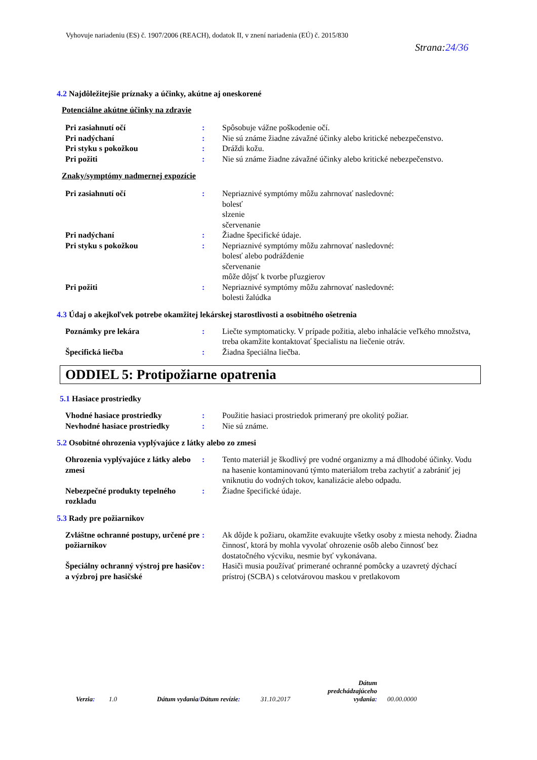Vyhovuje nariadeniu (ES) č. 1907/2006 (REACH), dodatok II, v znení nariadenia (EÚ) č. 2015/830
Strana:24/36
4.2 Najdôležitejšie príznaky a účinky, akútne aj oneskorené
Potenciálne akútne účinky na zdravie
| Pri zasiahnutí očí | : | Spôsobuje vážne poškodenie očí. |
| Pri nadýchaní | : | Nie sú známe žiadne závažné účinky alebo kritické nebezpečenstvo. |
| Pri styku s pokožkou | : | Dráždi kožu. |
| Pri požiti | : | Nie sú známe žiadne závažné účinky alebo kritické nebezpečenstvo. |
Znaky/symptómy nadmernej expozície
| Pri zasiahnutí očí | : | Nepriaznivé symptómy môžu zahrnovať nasledovné: bolesť slzenie sčervenanie |
| Pri nadýchaní | : | Žiadne špecifické údaje. |
| Pri styku s pokožkou | : | Nepriaznivé symptómy môžu zahrnovať nasledovné: bolesť alebo podráždenie sčervenanie môže dôjsť k tvorbe pľuzgierov |
| Pri požiti | : | Nepriaznivé symptómy môžu zahrnovať nasledovné: bolesti žalúdka |
4.3 Údaj o akejkoľvek potrebe okamžitej lekárskej starostlivosti a osobitného ošetrenia
| Poznámky pre lekára | : | Liečte symptomaticky. V prípade požitia, alebo inhalácie veľkého množstva, treba okamžite kontaktovať špecialistu na liečenie otráv. |
| Špecifická liečba | : | Žiadna špeciálna liečba. |
ODDIEL 5: Protipožiarne opatrenia
5.1 Hasiace prostriedky
| Vhodné hasiace prostriedky | : | Použitie hasiaci prostriedok primeraný pre okolitý požiar. |
| Nevhodné hasiace prostriedky | : | Nie sú známe. |
5.2 Osobitné ohrozenia vyplývajúce z látky alebo zo zmesi
| Ohrozenia vyplývajúce z látky alebo zmesi | : | Tento materiál je škodlivý pre vodné organizmy a má dlhodobé účinky. Vodu na hasenie kontaminovanú týmto materiálom treba zachytiť a zabrániť jej vniknutiu do vodných tokov, kanalizácie alebo odpadu. |
| Nebezpečné produkty tepelného rozkladu | : | Žiadne špecifické údaje. |
5.3 Rady pre požiarnikov
| Zvláštne ochranné postupy, určené pre požiarnikov | : | Ak dôjde k požiaru, okamžite evakuujte všetky osoby z miesta nehody. Žiadna činnosť, ktorá by mohla vyvolať ohrozenie osôb alebo činnosť bez dostatočného výcviku, nesmie byť vykonávana. |
| Špeciálny ochranný výstroj pre hasičov a výzbroj pre hasičské | : | Hasiči musia používať primerané ochranné pomôcky a uzavretý dýchací prístroj (SCBA) s celotvárovou maskou v pretlakovom |
Verzia: 1.0 Dátum vydania/Dátum revízie: 31.10.2017 Dátum predchádzajúceho vydania: 00.00.0000